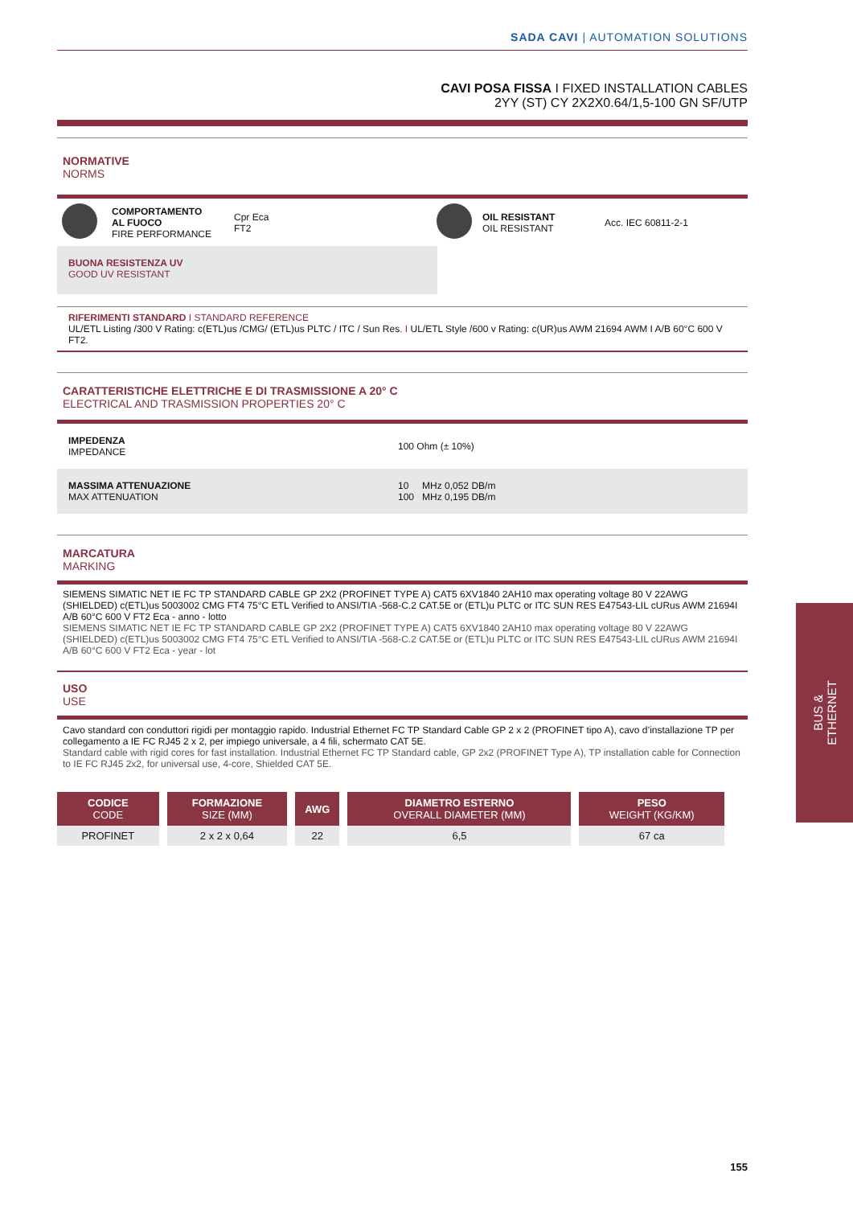SADA CAVI | AUTOMATION SOLUTIONS
CAVI POSA FISSA I FIXED INSTALLATION CABLES
2YY (ST) CY 2X2X0.64/1,5-100 GN SF/UTP
NORMATIVE
NORMS
| | COMPORTAMENTO AL FUOCO FIRE PERFORMANCE | Cpr Eca FT2 | | OIL RESISTANT OIL RESISTANT | Acc. IEC 60811-2-1 |
BUONA RESISTENZA UV
GOOD UV RESISTANT
RIFERIMENTI STANDARD I STANDARD REFERENCE
UL/ETL Listing /300 V Rating: c(ETL)us /CMG/ (ETL)us PLTC / ITC / Sun Res. I UL/ETL Style /600 v Rating: c(UR)us AWM 21694 AWM I A/B 60°C 600 V FT2.
CARATTERISTICHE ELETTRICHE E DI TRASMISSIONE A 20° C
ELECTRICAL AND TRASMISSION PROPERTIES 20° C
| IMPEDENZA IMPEDANCE | 100 Ohm (± 10%) |
| MASSIMA ATTENUAZIONE MAX ATTENUATION | 10 MHz 0,052 DB/m 100 MHz 0,195 DB/m |
MARCATURA
MARKING
SIEMENS SIMATIC NET IE FC TP STANDARD CABLE GP 2X2 (PROFINET TYPE A) CAT5 6XV1840 2AH10 max operating voltage 80 V 22AWG (SHIELDED) c(ETL)us 5003002 CMG FT4 75°C ETL Verified to ANSI/TIA -568-C.2 CAT.5E or (ETL)u PLTC or ITC SUN RES E47543-LIL cURus AWM 21694I A/B 60°C 600 V FT2 Eca - anno - lotto
SIEMENS SIMATIC NET IE FC TP STANDARD CABLE GP 2X2 (PROFINET TYPE A) CAT5 6XV1840 2AH10 max operating voltage 80 V 22AWG (SHIELDED) c(ETL)us 5003002 CMG FT4 75°C ETL Verified to ANSI/TIA -568-C.2 CAT.5E or (ETL)u PLTC or ITC SUN RES E47543-LIL cURus AWM 21694I A/B 60°C 600 V FT2 Eca - year - lot
USO
USE
Cavo standard con conduttori rigidi per montaggio rapido. Industrial Ethernet FC TP Standard Cable GP 2 x 2 (PROFINET tipo A), cavo d’installazione TP per collegamento a IE FC RJ45 2 x 2, per impiego universale, a 4 fili, schermato CAT 5E.
Standard cable with rigid cores for fast installation. Industrial Ethernet FC TP Standard cable, GP 2x2 (PROFINET Type A), TP installation cable for Connection to IE FC RJ45 2x2, for universal use, 4-core, Shielded CAT 5E.
| CODICE CODE | FORMAZIONE SIZE (MM) | AWG | DIAMETRO ESTERNO OVERALL DIAMETER (MM) | PESO WEIGHT (KG/KM) |
| --- | --- | --- | --- | --- |
| PROFINET | 2 x 2 x 0,64 | 22 | 6,5 | 67 ca |
BUS &
ETHERNET
155